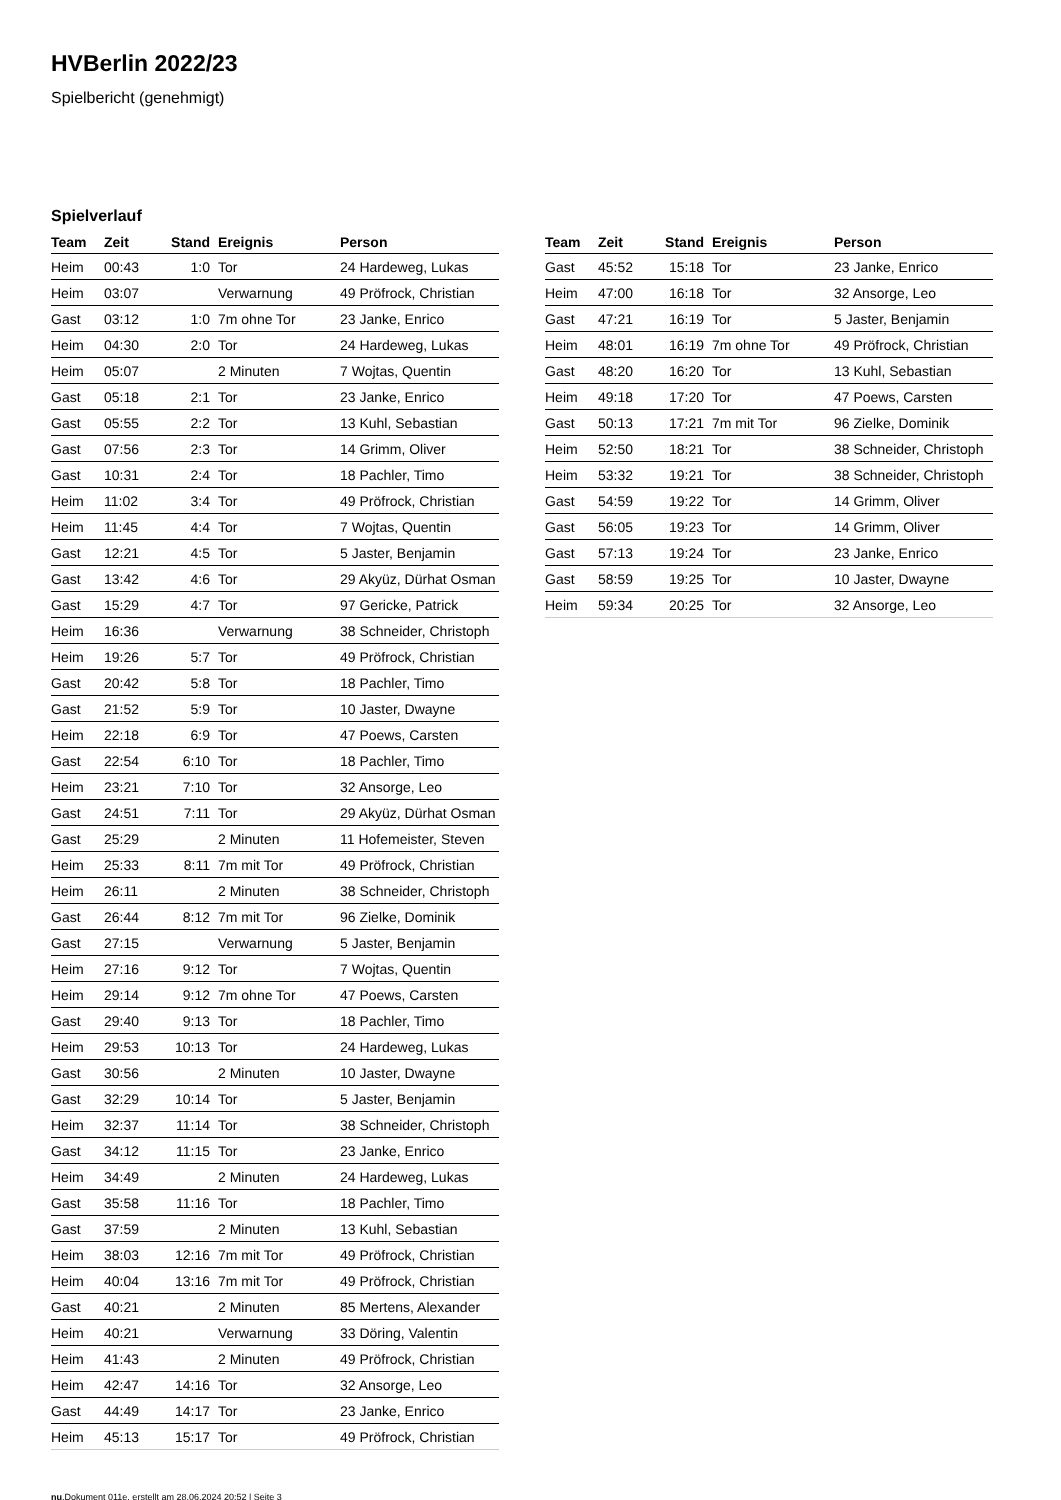HVBerlin 2022/23
Spielbericht (genehmigt)
Spielverlauf
| Team | Zeit | Stand | Ereignis | Person |
| --- | --- | --- | --- | --- |
| Heim | 00:43 | 1:0 | Tor | 24 Hardeweg, Lukas |
| Heim | 03:07 | | Verwarnung | 49 Pröfrock, Christian |
| Gast | 03:12 | 1:0 | 7m ohne Tor | 23 Janke, Enrico |
| Heim | 04:30 | 2:0 | Tor | 24 Hardeweg, Lukas |
| Heim | 05:07 | | 2 Minuten | 7 Wojtas, Quentin |
| Gast | 05:18 | 2:1 | Tor | 23 Janke, Enrico |
| Gast | 05:55 | 2:2 | Tor | 13 Kuhl, Sebastian |
| Gast | 07:56 | 2:3 | Tor | 14 Grimm, Oliver |
| Gast | 10:31 | 2:4 | Tor | 18 Pachler, Timo |
| Heim | 11:02 | 3:4 | Tor | 49 Pröfrock, Christian |
| Heim | 11:45 | 4:4 | Tor | 7 Wojtas, Quentin |
| Gast | 12:21 | 4:5 | Tor | 5 Jaster, Benjamin |
| Gast | 13:42 | 4:6 | Tor | 29 Akyüz, Dürhat Osman |
| Gast | 15:29 | 4:7 | Tor | 97 Gericke, Patrick |
| Heim | 16:36 | | Verwarnung | 38 Schneider, Christoph |
| Heim | 19:26 | 5:7 | Tor | 49 Pröfrock, Christian |
| Gast | 20:42 | 5:8 | Tor | 18 Pachler, Timo |
| Gast | 21:52 | 5:9 | Tor | 10 Jaster, Dwayne |
| Heim | 22:18 | 6:9 | Tor | 47 Poews, Carsten |
| Gast | 22:54 | 6:10 | Tor | 18 Pachler, Timo |
| Heim | 23:21 | 7:10 | Tor | 32 Ansorge, Leo |
| Gast | 24:51 | 7:11 | Tor | 29 Akyüz, Dürhat Osman |
| Gast | 25:29 | | 2 Minuten | 11 Hofemeister, Steven |
| Heim | 25:33 | 8:11 | 7m mit Tor | 49 Pröfrock, Christian |
| Heim | 26:11 | | 2 Minuten | 38 Schneider, Christoph |
| Gast | 26:44 | 8:12 | 7m mit Tor | 96 Zielke, Dominik |
| Gast | 27:15 | | Verwarnung | 5 Jaster, Benjamin |
| Heim | 27:16 | 9:12 | Tor | 7 Wojtas, Quentin |
| Heim | 29:14 | 9:12 | 7m ohne Tor | 47 Poews, Carsten |
| Gast | 29:40 | 9:13 | Tor | 18 Pachler, Timo |
| Heim | 29:53 | 10:13 | Tor | 24 Hardeweg, Lukas |
| Gast | 30:56 | | 2 Minuten | 10 Jaster, Dwayne |
| Gast | 32:29 | 10:14 | Tor | 5 Jaster, Benjamin |
| Heim | 32:37 | 11:14 | Tor | 38 Schneider, Christoph |
| Gast | 34:12 | 11:15 | Tor | 23 Janke, Enrico |
| Heim | 34:49 | | 2 Minuten | 24 Hardeweg, Lukas |
| Gast | 35:58 | 11:16 | Tor | 18 Pachler, Timo |
| Gast | 37:59 | | 2 Minuten | 13 Kuhl, Sebastian |
| Heim | 38:03 | 12:16 | 7m mit Tor | 49 Pröfrock, Christian |
| Heim | 40:04 | 13:16 | 7m mit Tor | 49 Pröfrock, Christian |
| Gast | 40:21 | | 2 Minuten | 85 Mertens, Alexander |
| Heim | 40:21 | | Verwarnung | 33 Döring, Valentin |
| Heim | 41:43 | | 2 Minuten | 49 Pröfrock, Christian |
| Heim | 42:47 | 14:16 | Tor | 32 Ansorge, Leo |
| Gast | 44:49 | 14:17 | Tor | 23 Janke, Enrico |
| Heim | 45:13 | 15:17 | Tor | 49 Pröfrock, Christian |
| Team | Zeit | Stand | Ereignis | Person |
| --- | --- | --- | --- | --- |
| Gast | 45:52 | 15:18 | Tor | 23 Janke, Enrico |
| Heim | 47:00 | 16:18 | Tor | 32 Ansorge, Leo |
| Gast | 47:21 | 16:19 | Tor | 5 Jaster, Benjamin |
| Heim | 48:01 | 16:19 | 7m ohne Tor | 49 Pröfrock, Christian |
| Gast | 48:20 | 16:20 | Tor | 13 Kuhl, Sebastian |
| Heim | 49:18 | 17:20 | Tor | 47 Poews, Carsten |
| Gast | 50:13 | 17:21 | 7m mit Tor | 96 Zielke, Dominik |
| Heim | 52:50 | 18:21 | Tor | 38 Schneider, Christoph |
| Heim | 53:32 | 19:21 | Tor | 38 Schneider, Christoph |
| Gast | 54:59 | 19:22 | Tor | 14 Grimm, Oliver |
| Gast | 56:05 | 19:23 | Tor | 14 Grimm, Oliver |
| Gast | 57:13 | 19:24 | Tor | 23 Janke, Enrico |
| Gast | 58:59 | 19:25 | Tor | 10 Jaster, Dwayne |
| Heim | 59:34 | 20:25 | Tor | 32 Ansorge, Leo |
nu.Dokument 011e, erstellt am 28.06.2024 20:52 | Seite 3